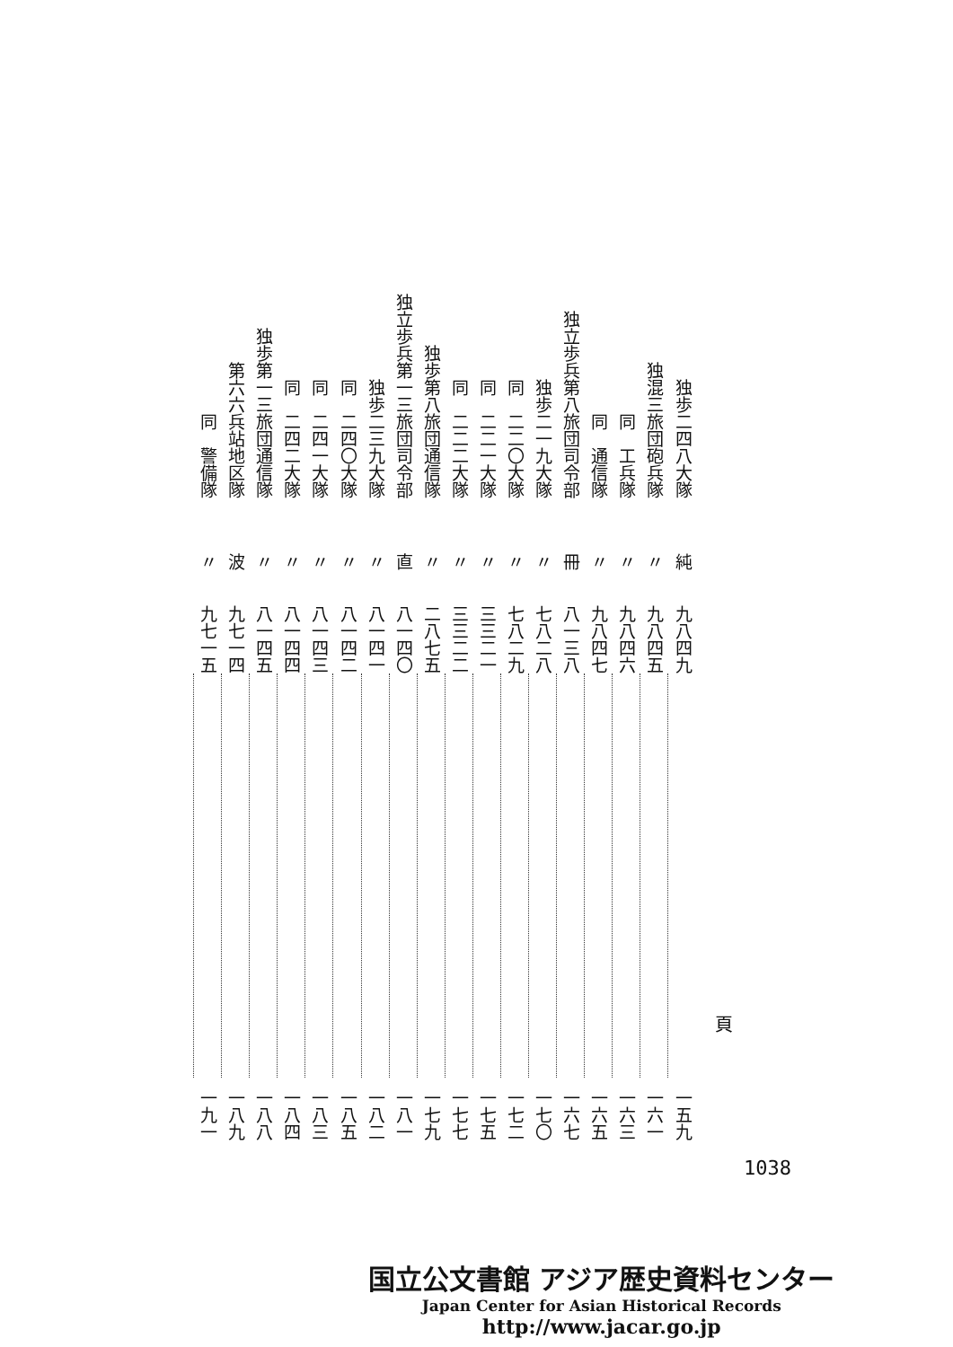| 独歩二四八大隊 | 独混三旅団砲兵隊 | 同 工兵隊 | 同 通信隊 | 独立歩兵第八旅団司令部 | 独歩二一九大隊 | 同 二二〇大隊 | 同 二二一大隊 | 同 二二二大隊 | 独歩第八旅団通信隊 | 独立歩兵第一三旅団司令部 | 独歩二三九大隊 | 同 二四〇大隊 | 同 二四一大隊 | 同 二四二大隊 | 独歩第一三旅団通信隊 | 第六六兵站地区隊 | 同 警備隊 |
| 純 | 〃 | 〃 | 〃 | 冊 | 〃 | 〃 | 〃 | 〃 | 〃 | 直 | 〃 | 〃 | 〃 | 〃 | 〃 | 波 | 〃 |
| 九八四九 | 九八四五 | 九八四六 | 九八四七 | 八一三八 | 七八二八 | 七八二九 | 三三二一 | 三三二二 | 二八七五 | 八一四〇 | 八一四一 | 八一四二 | 八一四三 | 八一四四 | 八一四五 | 九七一四 | 九七一五 |
| 一五九 | 一六一 | 一六三 | 一六五 | 一六七 | 一七〇 | 一七二 | 一七五 | 一七七 | 一七九 | 一八一 | 一八二 | 一八五 | 一八三 | 一八四 | 一八八 | 一八九 | 一九一 |
頁
1038
国立公文書館 アジア歴史資料センター
Japan Center for Asian Historical Records
http://www.jacar.go.jp